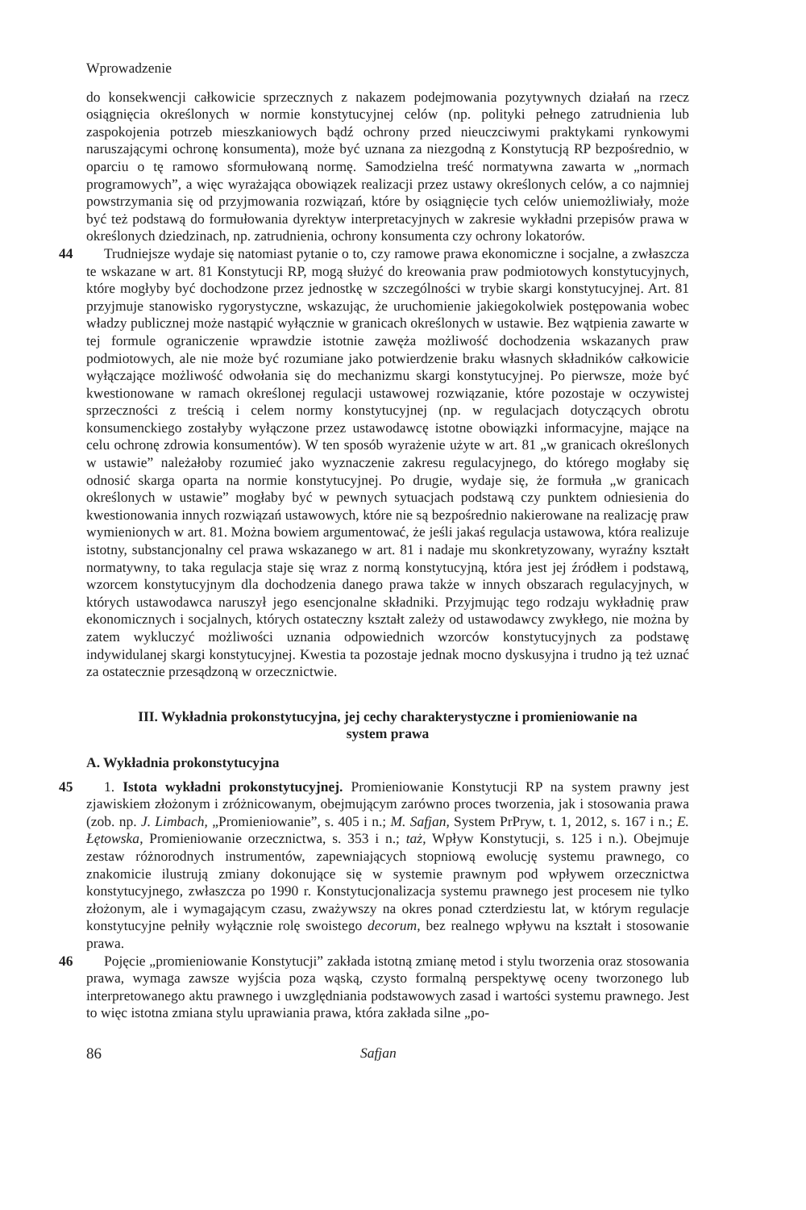Wprowadzenie
do konsekwencji całkowicie sprzecznych z nakazem podejmowania pozytywnych działań na rzecz osiągnięcia określonych w normie konstytucyjnej celów (np. polityki pełnego zatrudnienia lub zaspokojenia potrzeb mieszkaniowych bądź ochrony przed nieuczciwymi praktykami rynkowymi naruszającymi ochronę konsumenta), może być uznana za niezgodną z Konstytucją RP bezpośrednio, w oparciu o tę ramowo sformułowaną normę. Samodzielna treść normatywna zawarta w „normach programowych”, a więc wyrażająca obowiązek realizacji przez ustawy określonych celów, a co najmniej powstrzymania się od przyjmowania rozwiązań, które by osiągnięcie tych celów uniemożliwiały, może być też podstawą do formułowania dyrektyw interpretacyjnych w zakresie wykładni przepisów prawa w określonych dziedzinach, np. zatrudnienia, ochrony konsumenta czy ochrony lokatorów.
44 Trudniejsze wydaje się natomiast pytanie o to, czy ramowe prawa ekonomiczne i socjalne, a zwłaszcza te wskazane w art. 81 Konstytucji RP, mogą służyć do kreowania praw podmiotowych konstytucyjnych, które mogłyby być dochodzone przez jednostkę w szczególności w trybie skargi konstytucyjnej. Art. 81 przyjmuje stanowisko rygorystyczne, wskazując, że uruchomienie jakiegokolwiek postępowania wobec władzy publicznej może nastąpić wyłącznie w granicach określonych w ustawie. Bez wątpienia zawarte w tej formule ograniczenie wprawdzie istotnie zawęża możliwość dochodzenia wskazanych praw podmiotowych, ale nie może być rozumiane jako potwierdzenie braku własnych składników całkowicie wyłączające możliwość odwołania się do mechanizmu skargi konstytucyjnej. Po pierwsze, może być kwestionowane w ramach określonej regulacji ustawowej rozwiązanie, które pozostaje w oczywistej sprzeczności z treścią i celem normy konstytucyjnej (np. w regulacjach dotyczących obrotu konsumenckiego zostałyby wyłączone przez ustawodawcę istotne obowiązki informacyjne, mające na celu ochronę zdrowia konsumentów). W ten sposób wyrażenie użyte w art. 81 „w granicach określonych w ustawie” należałoby rozumieć jako wyznaczenie zakresu regulacyjnego, do którego mogłaby się odnosić skarga oparta na normie konstytucyjnej. Po drugie, wydaje się, że formuła „w granicach określonych w ustawie” mogłaby być w pewnych sytuacjach podstawą czy punktem odniesienia do kwestionowania innych rozwiązań ustawowych, które nie są bezpośrednio nakierowane na realizację praw wymienionych w art. 81. Można bowiem argumentować, że jeśli jakaś regulacja ustawowa, która realizuje istotny, substancjonalny cel prawa wskazanego w art. 81 i nadaje mu skonkretyzowany, wyraźny kształt normatywny, to taka regulacja staje się wraz z normą konstytucyjną, która jest jej źródłem i podstawą, wzorcem konstytucyjnym dla dochodzenia danego prawa także w innych obszarach regulacyjnych, w których ustawodawca naruszył jego esencjonalne składniki. Przyjmując tego rodzaju wykładnię praw ekonomicznych i socjalnych, których ostateczny kształt zależy od ustawodawcy zwykłego, nie można by zatem wykluczyć możliwości uznania odpowiednich wzorców konstytucyjnych za podstawę indywidulanej skargi konstytucyjnej. Kwestia ta pozostaje jednak mocno dyskusyjna i trudno ją też uznać za ostatecznie przesądzoną w orzecznictwie.
III. Wykładnia prokonstytucyjna, jej cechy charakterystyczne i promieniowanie na system prawa
A. Wykładnia prokonstytucyjna
45 1. Istota wykładni prokonstytucyjnej. Promieniowanie Konstytucji RP na system prawny jest zjawiskiem złożonym i zróżnicowanym, obejmującym zarówno proces tworzenia, jak i stosowania prawa (zob. np. J. Limbach, „Promieniowanie”, s. 405 i n.; M. Safjan, System PrPryw, t. 1, 2012, s. 167 i n.; E. Łętowska, Promieniowanie orzecznictwa, s. 353 i n.; taż, Wpływ Konstytucji, s. 125 i n.). Obejmuje zestaw różnorodnych instrumentów, zapewniających stopniową ewolucję systemu prawnego, co znakomicie ilustrują zmiany dokonujące się w systemie prawnym pod wpływem orzecznictwa konstytucyjnego, zwłaszcza po 1990 r. Konstytucjonalizacja systemu prawnego jest procesem nie tylko złożonym, ale i wymagającym czasu, zważywszy na okres ponad czterdziestu lat, w którym regulacje konstytucyjne pełniły wyłącznie rolę swoistego decorum, bez realnego wpływu na kształt i stosowanie prawa.
46 Pojęcie „promieniowanie Konstytucji” zakłada istotną zmianę metod i stylu tworzenia oraz stosowania prawa, wymaga zawsze wyjścia poza wąską, czysto formalną perspektywę oceny tworzonego lub interpretowanego aktu prawnego i uwzględniania podstawowych zasad i wartości systemu prawnego. Jest to więc istotna zmiana stylu uprawiania prawa, która zakłada silne „po-
86 Safjan